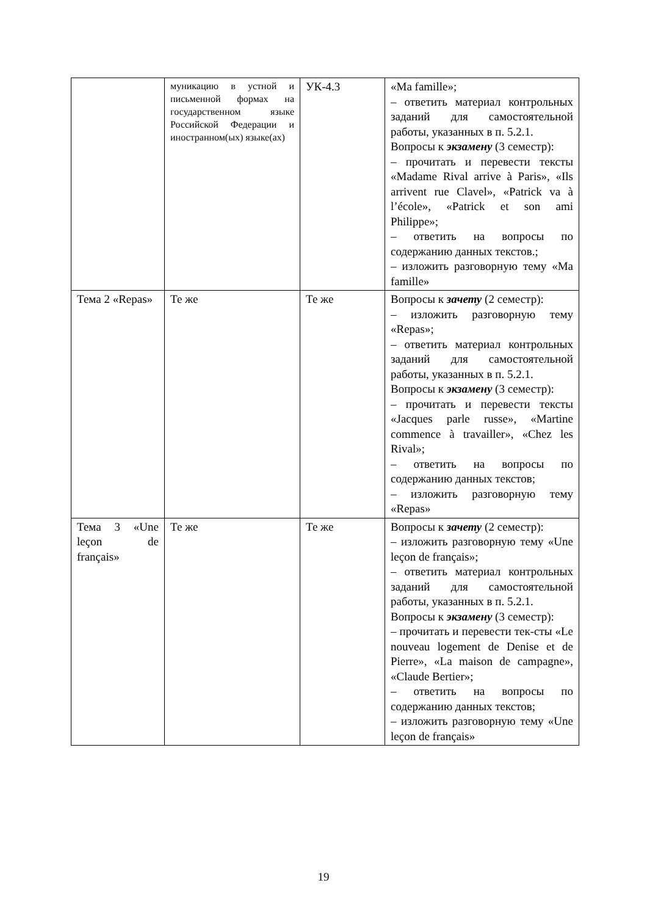| | муникацию в устной и письменной формах на государственном языке Российской Федерации и иностранном(ых) языке(ах) | УК-4.3 | «Ma famille»; – ответить материал контрольных заданий для самостоятельной работы, указанных в п. 5.2.1. Вопросы к экзамену (3 семестр): – прочитать и перевести тексты «Madame Rival arrive à Paris», «Ils arrivent rue Clavel», «Patrick va à l’école», «Patrick et son ami Philippe»; – ответить на вопросы по содержанию данных текстов.; – изложить разговорную тему «Ma famille» |
| Тема 2 «Repas» | Те же | Те же | Вопросы к зачету (2 семестр): – изложить разговорную тему «Repas»; – ответить материал контрольных заданий для самостоятельной работы, указанных в п. 5.2.1. Вопросы к экзамену (3 семестр): – прочитать и перевести тексты «Jacques parle russe», «Martine commence à travailler», «Chez les Rival»; – ответить на вопросы по содержанию данных текстов; – изложить разговорную тему «Repas» |
| Тема 3 «Une leçon de français» | Те же | Те же | Вопросы к зачету (2 семестр): – изложить разговорную тему «Une leçon de français»; – ответить материал контрольных заданий для самостоятельной работы, указанных в п. 5.2.1. Вопросы к экзамену (3 семестр): – прочитать и перевести тек-сты «Le nouveau logement de Denise et de Pierre», «La maison de campagne», «Claude Bertier»; – ответить на вопросы по содержанию данных текстов; – изложить разговорную тему «Une leçon de français» |
19